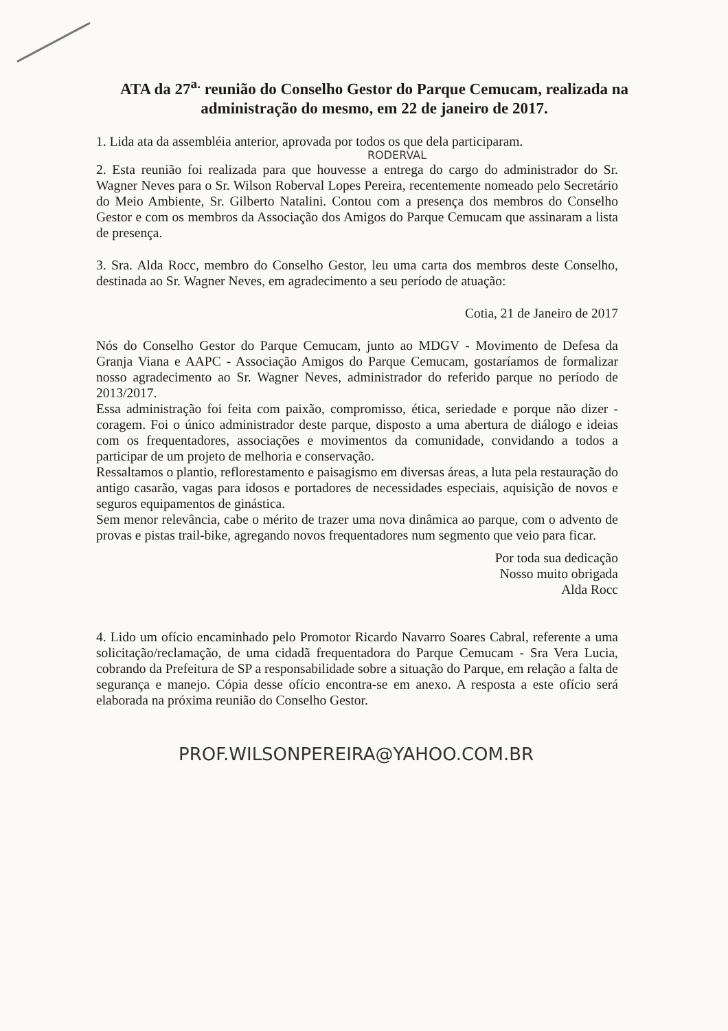ATA da 27<sup>a.</sup> reunião do Conselho Gestor do Parque Cemucam, realizada na administração do mesmo, em 22 de janeiro de 2017.
1. Lida ata da assembléia anterior, aprovada por todos os que dela participaram.
RODERVAL
2. Esta reunião foi realizada para que houvesse a entrega do cargo do administrador do Sr. Wagner Neves para o Sr. Wilson Roberval Lopes Pereira, recentemente nomeado pelo Secretário do Meio Ambiente, Sr. Gilberto Natalini. Contou com a presença dos membros do Conselho Gestor e com os membros da Associação dos Amigos do Parque Cemucam que assinaram a lista de presença.
3. Sra. Alda Rocc, membro do Conselho Gestor, leu uma carta dos membros deste Conselho, destinada ao Sr. Wagner Neves, em agradecimento a seu período de atuação:
Cotia, 21 de Janeiro de 2017
Nós do Conselho Gestor do Parque Cemucam, junto ao MDGV - Movimento de Defesa da Granja Viana e AAPC - Associação Amigos do Parque Cemucam, gostaríamos de formalizar nosso agradecimento ao Sr. Wagner Neves, administrador do referido parque no período de 2013/2017.
Essa administração foi feita com paixão, compromisso, ética, seriedade e porque não dizer - coragem. Foi o único administrador deste parque, disposto a uma abertura de diálogo e ideias com os frequentadores, associações e movimentos da comunidade, convidando a todos a participar de um projeto de melhoria e conservação.
Ressaltamos o plantio, reflorestamento e paisagismo em diversas áreas, a luta pela restauração do antigo casarão, vagas para idosos e portadores de necessidades especiais, aquisição de novos e seguros equipamentos de ginástica.
Sem menor relevância, cabe o mérito de trazer uma nova dinâmica ao parque, com o advento de provas e pistas trail-bike, agregando novos frequentadores num segmento que veio para ficar.
Por toda sua dedicação
Nosso muito obrigada
Alda Rocc
4. Lido um ofício encaminhado pelo Promotor Ricardo Navarro Soares Cabral, referente a uma solicitação/reclamação, de uma cidadã frequentadora do Parque Cemucam - Sra Vera Lucia, cobrando da Prefeitura de SP a responsabilidade sobre a situação do Parque, em relação a falta de segurança e manejo. Cópia desse ofício encontra-se em anexo. A resposta a este ofício será elaborada na próxima reunião do Conselho Gestor.
PROF.WILSONPEREIRA@YAHOO.COM.BR